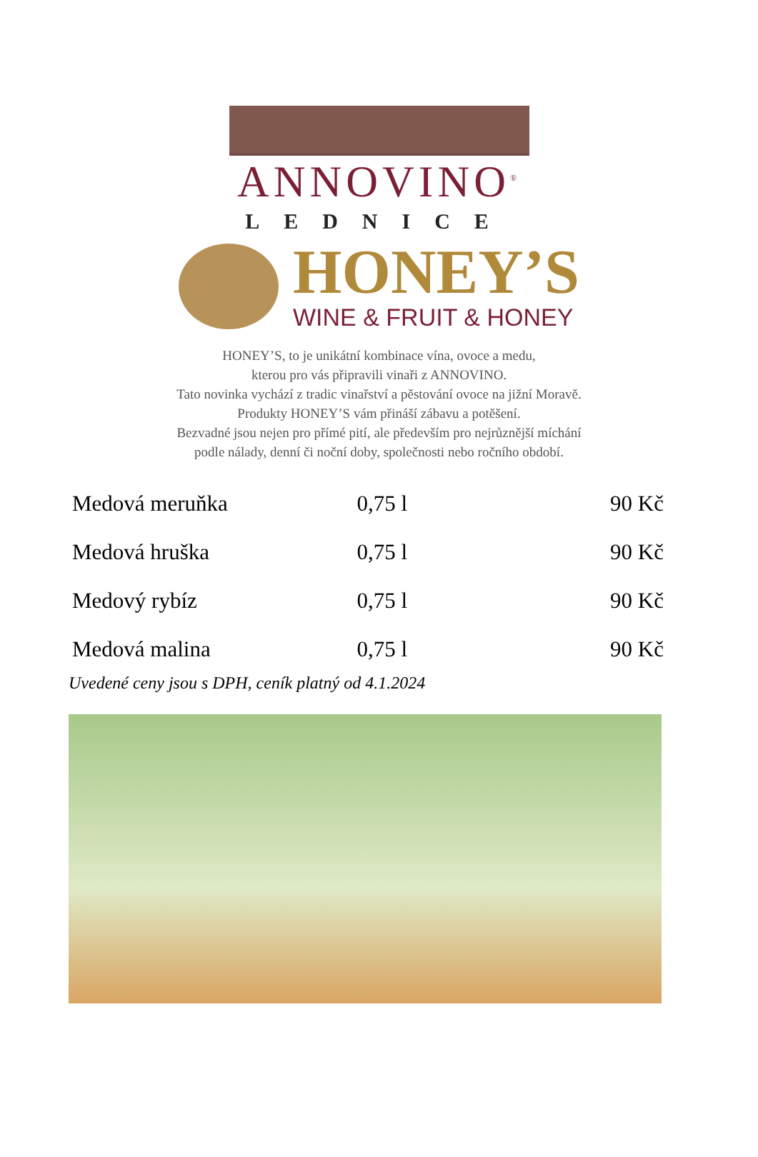ANNOVINO<sup>®</sup>
LEDNICE
HONEY’S
WINE & FRUIT & HONEY
HONEY’S, to je unikátní kombinace vína, ovoce a medu,
kterou pro vás připravili vinaři z ANNOVINO.
Tato novinka vychází z tradic vinařství a pěstování ovoce na jižní Moravě.
Produkty HONEY’S vám přináší zábavu a potěšení.
Bezvadné jsou nejen pro přímé pití, ale především pro nejrůznější míchání
podle nálady, denní či noční doby, společnosti nebo ročního období.
| Medová meruňka | 0,75 l | 90 Kč |
| Medová hruška | 0,75 l | 90 Kč |
| Medový rybíz | 0,75 l | 90 Kč |
| Medová malina | 0,75 l | 90 Kč |
Uvedené ceny jsou s DPH, ceník platný od 4.1.2024